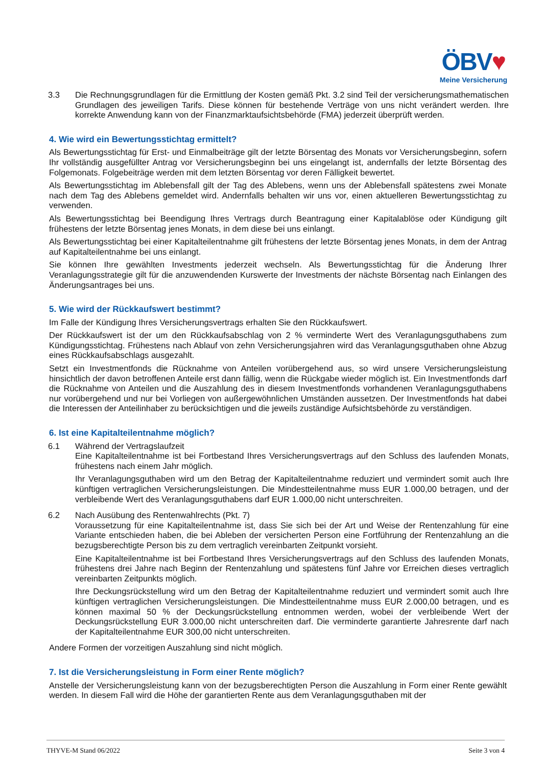ÖBV♥
Meine Versicherung
3.3 Die Rechnungsgrundlagen für die Ermittlung der Kosten gemäß Pkt. 3.2 sind Teil der versicherungsmathematischen Grundlagen des jeweiligen Tarifs. Diese können für bestehende Verträge von uns nicht verändert werden. Ihre korrekte Anwendung kann von der Finanzmarktaufsichtsbehörde (FMA) jederzeit überprüft werden.
4. Wie wird ein Bewertungsstichtag ermittelt?
Als Bewertungsstichtag für Erst- und Einmalbeiträge gilt der letzte Börsentag des Monats vor Versicherungsbeginn, sofern Ihr vollständig ausgefüllter Antrag vor Versicherungsbeginn bei uns eingelangt ist, andernfalls der letzte Börsentag des Folgemonats. Folgebeiträge werden mit dem letzten Börsentag vor deren Fälligkeit bewertet.
Als Bewertungsstichtag im Ablebensfall gilt der Tag des Ablebens, wenn uns der Ablebensfall spätestens zwei Monate nach dem Tag des Ablebens gemeldet wird. Andernfalls behalten wir uns vor, einen aktuelleren Bewertungsstichtag zu verwenden.
Als Bewertungsstichtag bei Beendigung Ihres Vertrags durch Beantragung einer Kapitalablöse oder Kündigung gilt frühestens der letzte Börsentag jenes Monats, in dem diese bei uns einlangt.
Als Bewertungsstichtag bei einer Kapitalteilentnahme gilt frühestens der letzte Börsentag jenes Monats, in dem der Antrag auf Kapitalteilentnahme bei uns einlangt.
Sie können Ihre gewählten Investments jederzeit wechseln. Als Bewertungsstichtag für die Änderung Ihrer Veranlagungsstrategie gilt für die anzuwendenden Kurswerte der Investments der nächste Börsentag nach Einlangen des Änderungsantrages bei uns.
5. Wie wird der Rückkaufswert bestimmt?
Im Falle der Kündigung Ihres Versicherungsvertrags erhalten Sie den Rückkaufswert.
Der Rückkaufswert ist der um den Rückkaufsabschlag von 2 % verminderte Wert des Veranlagungsguthabens zum Kündigungsstichtag. Frühestens nach Ablauf von zehn Versicherungsjahren wird das Veranlagungsguthaben ohne Abzug eines Rückkaufsabschlags ausgezahlt.
Setzt ein Investmentfonds die Rücknahme von Anteilen vorübergehend aus, so wird unsere Versicherungsleistung hinsichtlich der davon betroffenen Anteile erst dann fällig, wenn die Rückgabe wieder möglich ist. Ein Investmentfonds darf die Rücknahme von Anteilen und die Auszahlung des in diesem Investmentfonds vorhandenen Veranlagungsguthabens nur vorübergehend und nur bei Vorliegen von außergewöhnlichen Umständen aussetzen. Der Investmentfonds hat dabei die Interessen der Anteilinhaber zu berücksichtigen und die jeweils zuständige Aufsichtsbehörde zu verständigen.
6. Ist eine Kapitalteilentnahme möglich?
6.1 Während der Vertragslaufzeit
Eine Kapitalteilentnahme ist bei Fortbestand Ihres Versicherungsvertrags auf den Schluss des laufenden Monats, frühestens nach einem Jahr möglich.
Ihr Veranlagungsguthaben wird um den Betrag der Kapitalteilentnahme reduziert und vermindert somit auch Ihre künftigen vertraglichen Versicherungsleistungen. Die Mindestteilentnahme muss EUR 1.000,00 betragen, und der verbleibende Wert des Veranlagungsguthabens darf EUR 1.000,00 nicht unterschreiten.
6.2 Nach Ausübung des Rentenwahlrechts (Pkt. 7)
Voraussetzung für eine Kapitalteilentnahme ist, dass Sie sich bei der Art und Weise der Rentenzahlung für eine Variante entschieden haben, die bei Ableben der versicherten Person eine Fortführung der Rentenzahlung an die bezugsberechtigte Person bis zu dem vertraglich vereinbarten Zeitpunkt vorsieht.
Eine Kapitalteilentnahme ist bei Fortbestand Ihres Versicherungsvertrags auf den Schluss des laufenden Monats, frühestens drei Jahre nach Beginn der Rentenzahlung und spätestens fünf Jahre vor Erreichen dieses vertraglich vereinbarten Zeitpunkts möglich.
Ihre Deckungsrückstellung wird um den Betrag der Kapitalteilentnahme reduziert und vermindert somit auch Ihre künftigen vertraglichen Versicherungsleistungen. Die Mindestteilentnahme muss EUR 2.000,00 betragen, und es können maximal 50 % der Deckungsrückstellung entnommen werden, wobei der verbleibende Wert der Deckungsrückstellung EUR 3.000,00 nicht unterschreiten darf. Die verminderte garantierte Jahresrente darf nach der Kapitalteilentnahme EUR 300,00 nicht unterschreiten.
Andere Formen der vorzeitigen Auszahlung sind nicht möglich.
7. Ist die Versicherungsleistung in Form einer Rente möglich?
Anstelle der Versicherungsleistung kann von der bezugsberechtigten Person die Auszahlung in Form einer Rente gewählt werden. In diesem Fall wird die Höhe der garantierten Rente aus dem Veranlagungsguthaben mit der
THYVE-M Stand 06/2022 Seite 3 von 4